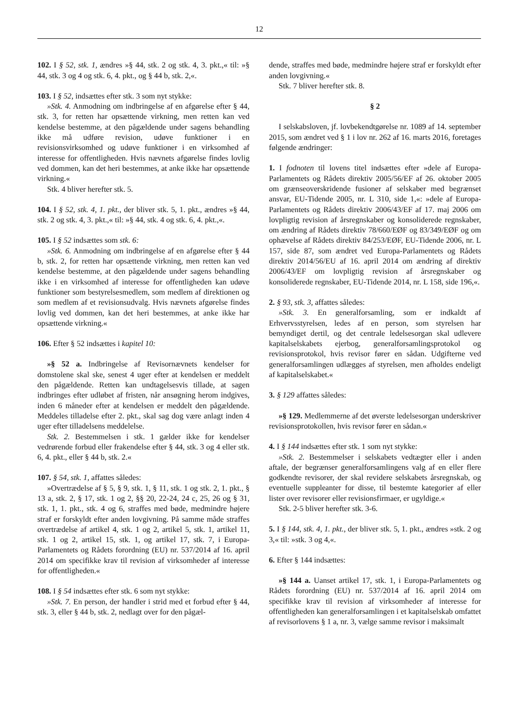12
102. I § 52, stk. 1, ændres »§ 44, stk. 2 og stk. 4, 3. pkt.,« til: »§ 44, stk. 3 og 4 og stk. 6, 4. pkt., og § 44 b, stk. 2,«.
103. I § 52, indsættes efter stk. 3 som nyt stykke:
»Stk. 4. Anmodning om indbringelse af en afgørelse efter § 44, stk. 3, for retten har opsættende virkning, men retten kan ved kendelse bestemme, at den pågældende under sagens behandling ikke må udføre revision, udøve funktioner i en revisionsvirksomhed og udøve funktioner i en virksomhed af interesse for offentligheden. Hvis nævnets afgørelse findes lovlig ved dommen, kan det heri bestemmes, at anke ikke har opsættende virkning.«
Stk. 4 bliver herefter stk. 5.
104. I § 52, stk. 4, 1. pkt., der bliver stk. 5, 1. pkt., ændres »§ 44, stk. 2 og stk. 4, 3. pkt.,« til: »§ 44, stk. 4 og stk. 6, 4. pkt.,«.
105. I § 52 indsættes som stk. 6:
»Stk. 6. Anmodning om indbringelse af en afgørelse efter § 44 b, stk. 2, for retten har opsættende virkning, men retten kan ved kendelse bestemme, at den pågældende under sagens behandling ikke i en virksomhed af interesse for offentligheden kan udøve funktioner som bestyrelsesmedlem, som medlem af direktionen og som medlem af et revisionsudvalg. Hvis nævnets afgørelse findes lovlig ved dommen, kan det heri bestemmes, at anke ikke har opsættende virkning.«
106. Efter § 52 indsættes i kapitel 10:
»§ 52 a. Indbringelse af Revisornævnets kendelser for domstolene skal ske, senest 4 uger efter at kendelsen er meddelt den pågældende. Retten kan undtagelsesvis tillade, at sagen indbringes efter udløbet af fristen, når ansøgning herom indgives, inden 6 måneder efter at kendelsen er meddelt den pågældende. Meddeles tilladelse efter 2. pkt., skal sag dog være anlagt inden 4 uger efter tilladelsens meddelelse.
Stk. 2. Bestemmelsen i stk. 1 gælder ikke for kendelser vedrørende forbud eller frakendelse efter § 44, stk. 3 og 4 eller stk. 6, 4. pkt., eller § 44 b, stk. 2.«
107. § 54, stk. 1, affattes således:
»Overtrædelse af § 5, § 9, stk. 1, § 11, stk. 1 og stk. 2, 1. pkt., § 13 a, stk. 2, § 17, stk. 1 og 2, §§ 20, 22-24, 24 c, 25, 26 og § 31, stk. 1, 1. pkt., stk. 4 og 6, straffes med bøde, medmindre højere straf er forskyldt efter anden lovgivning. På samme måde straffes overtrædelse af artikel 4, stk. 1 og 2, artikel 5, stk. 1, artikel 11, stk. 1 og 2, artikel 15, stk. 1, og artikel 17, stk. 7, i Europa-Parlamentets og Rådets forordning (EU) nr. 537/2014 af 16. april 2014 om specifikke krav til revision af virksomheder af interesse for offentligheden.«
108. I § 54 indsættes efter stk. 6 som nyt stykke:
»Stk. 7. En person, der handler i strid med et forbud efter § 44, stk. 3, eller § 44 b, stk. 2, nedlagt over for den pågæl-
dende, straffes med bøde, medmindre højere straf er forskyldt efter anden lovgivning.«
Stk. 7 bliver herefter stk. 8.
§ 2
I selskabsloven, jf. lovbekendtgørelse nr. 1089 af 14. september 2015, som ændret ved § 1 i lov nr. 262 af 16. marts 2016, foretages følgende ændringer:
1. I fodnoten til lovens titel indsættes efter »dele af Europa-Parlamentets og Rådets direktiv 2005/56/EF af 26. oktober 2005 om grænseoverskridende fusioner af selskaber med begrænset ansvar, EU-Tidende 2005, nr. L 310, side 1,«: »dele af Europa-Parlamentets og Rådets direktiv 2006/43/EF af 17. maj 2006 om lovpligtig revision af årsregnskaber og konsoliderede regnskaber, om ændring af Rådets direktiv 78/660/EØF og 83/349/EØF og om ophævelse af Rådets direktiv 84/253/EØF, EU-Tidende 2006, nr. L 157, side 87, som ændret ved Europa-Parlamentets og Rådets direktiv 2014/56/EU af 16. april 2014 om ændring af direktiv 2006/43/EF om lovpligtig revision af årsregnskaber og konsoliderede regnskaber, EU-Tidende 2014, nr. L 158, side 196,«.
2. § 93, stk. 3, affattes således:
»Stk. 3. En generalforsamling, som er indkaldt af Erhvervsstyrelsen, ledes af en person, som styrelsen har bemyndiget dertil, og det centrale ledelsesorgan skal udlevere kapitalselskabets ejerbog, generalforsamlingsprotokol og revisionsprotokol, hvis revisor fører en sådan. Udgifterne ved generalforsamlingen udlægges af styrelsen, men afholdes endeligt af kapitalselskabet.«
3. § 129 affattes således:
»§ 129. Medlemmerne af det øverste ledelsesorgan underskriver revisionsprotokollen, hvis revisor fører en sådan.«
4. I § 144 indsættes efter stk. 1 som nyt stykke:
»Stk. 2. Bestemmelser i selskabets vedtægter eller i anden aftale, der begrænser generalforsamlingens valg af en eller flere godkendte revisorer, der skal revidere selskabets årsregnskab, og eventuelle suppleanter for disse, til bestemte kategorier af eller lister over revisorer eller revisionsfirmaer, er ugyldige.«
Stk. 2-5 bliver herefter stk. 3-6.
5. I § 144, stk. 4, 1. pkt., der bliver stk. 5, 1. pkt., ændres »stk. 2 og 3,« til: »stk. 3 og 4,«.
6. Efter § 144 indsættes:
»§ 144 a. Uanset artikel 17, stk. 1, i Europa-Parlamentets og Rådets forordning (EU) nr. 537/2014 af 16. april 2014 om specifikke krav til revision af virksomheder af interesse for offentligheden kan generalforsamlingen i et kapitalselskab omfattet af revisorlovens § 1 a, nr. 3, vælge samme revisor i maksimalt